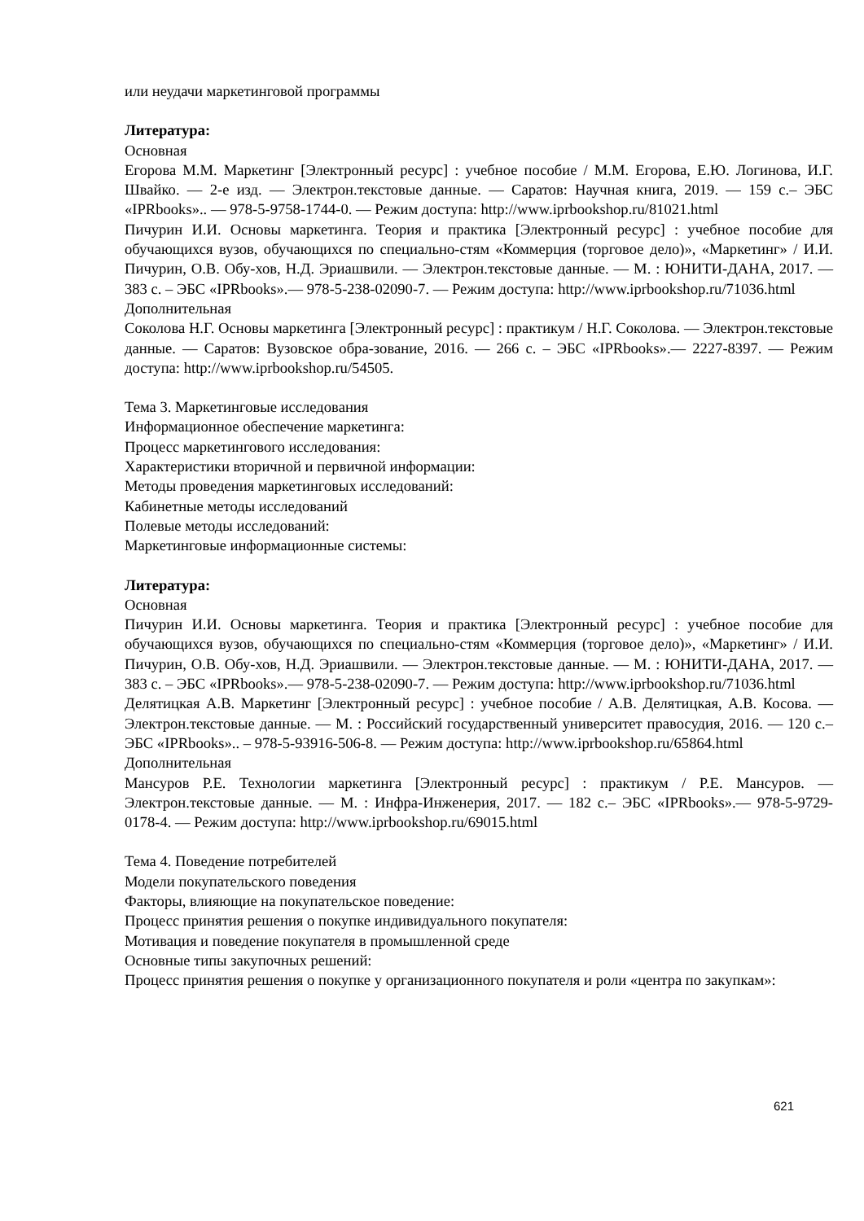или неудачи маркетинговой программы
Литература:
Основная
Егорова М.М. Маркетинг [Электронный ресурс] : учебное пособие / М.М. Егорова, Е.Ю. Логинова, И.Г. Швайко. — 2-е изд. — Электрон.текстовые данные. — Саратов: Научная книга, 2019. — 159 с.– ЭБС «IPRbooks».. — 978-5-9758-1744-0. — Режим доступа: http://www.iprbookshop.ru/81021.html
Пичурин И.И. Основы маркетинга. Теория и практика [Электронный ресурс] : учебное пособие для обучающихся вузов, обучающихся по специально-стям «Коммерция (торговое дело)», «Маркетинг» / И.И. Пичурин, О.В. Обу-хов, Н.Д. Эриашвили. — Электрон.текстовые данные. — М. : ЮНИТИ-ДАНА, 2017. — 383 с. – ЭБС «IPRbooks».— 978-5-238-02090-7. — Режим доступа: http://www.iprbookshop.ru/71036.html
Дополнительная
Соколова Н.Г. Основы маркетинга [Электронный ресурс] : практикум / Н.Г. Соколова. — Электрон.текстовые данные. — Саратов: Вузовское обра-зование, 2016. — 266 с. – ЭБС «IPRbooks».— 2227-8397. — Режим доступа: http://www.iprbookshop.ru/54505.
Тема 3. Маркетинговые исследования
Информационное обеспечение маркетинга:
Процесс маркетингового исследования:
Характеристики вторичной и первичной информации:
Методы проведения маркетинговых исследований:
Кабинетные методы исследований
Полевые методы исследований:
Маркетинговые информационные системы:
Литература:
Основная
Пичурин И.И. Основы маркетинга. Теория и практика [Электронный ресурс] : учебное пособие для обучающихся вузов, обучающихся по специально-стям «Коммерция (торговое дело)», «Маркетинг» / И.И. Пичурин, О.В. Обу-хов, Н.Д. Эриашвили. — Электрон.текстовые данные. — М. : ЮНИТИ-ДАНА, 2017. — 383 с. – ЭБС «IPRbooks».— 978-5-238-02090-7. — Режим доступа: http://www.iprbookshop.ru/71036.html
Делятицкая А.В. Маркетинг [Электронный ресурс] : учебное пособие / А.В. Делятицкая, А.В. Косова. — Электрон.текстовые данные. — М. : Российский государственный университет правосудия, 2016. — 120 с.– ЭБС «IPRbooks».. – 978-5-93916-506-8. — Режим доступа: http://www.iprbookshop.ru/65864.html
Дополнительная
Мансуров Р.Е. Технологии маркетинга [Электронный ресурс] : практикум / Р.Е. Мансуров. — Электрон.текстовые данные. — М. : Инфра-Инженерия, 2017. — 182 с.– ЭБС «IPRbooks».— 978-5-9729-0178-4. — Режим доступа: http://www.iprbookshop.ru/69015.html
Тема 4. Поведение потребителей
Модели покупательского поведения
Факторы, влияющие на покупательское поведение:
Процесс принятия решения о покупке индивидуального покупателя:
Мотивация и поведение покупателя в промышленной среде
Основные типы закупочных решений:
Процесс принятия решения о покупке у организационного покупателя и роли «центра по закупкам»:
621